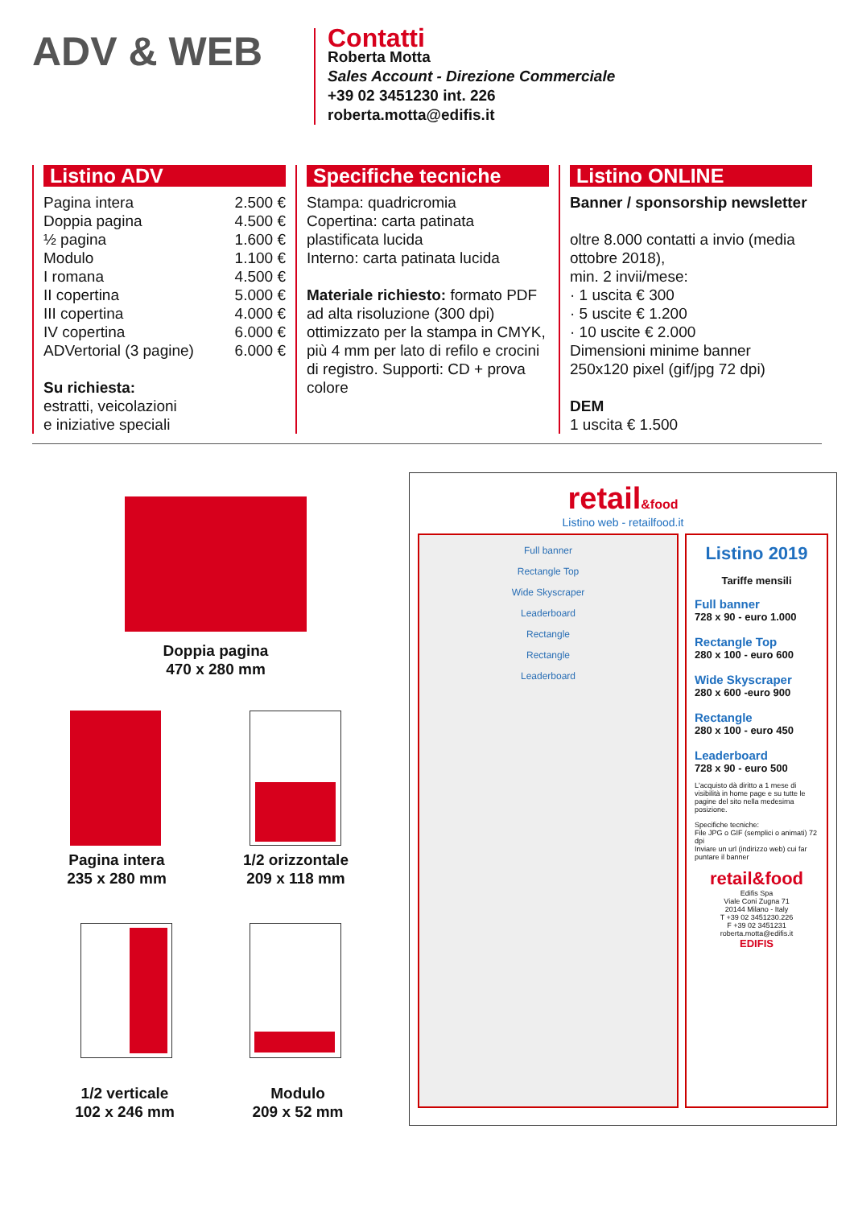ADV & WEB
Contatti
Roberta Motta
Sales Account - Direzione Commerciale
+39 02 3451230 int. 226
roberta.motta@edifis.it
Listino ADV
| Pagina intera | 2.500 € |
| Doppia pagina | 4.500 € |
| ½ pagina | 1.600 € |
| Modulo | 1.100 € |
| I romana | 4.500 € |
| II copertina | 5.000 € |
| III copertina | 4.000 € |
| IV copertina | 6.000 € |
| ADVertorial (3 pagine) | 6.000 € |
Su richiesta:
estratti, veicolazioni
e iniziative speciali
Specifiche tecniche
Stampa: quadricromia
Copertina: carta patinata plastificata lucida
Interno: carta patinata lucida
Materiale richiesto: formato PDF ad alta risoluzione (300 dpi) ottimizzato per la stampa in CMYK, più 4 mm per lato di refilo e crocini di registro. Supporti: CD + prova colore
Listino ONLINE
Banner / sponsorship newsletter
oltre 8.000 contatti a invio (media ottobre 2018),
min. 2 invii/mese:
· 1 uscita € 300
· 5 uscite € 1.200
· 10 uscite € 2.000
Dimensioni minime banner 250x120 pixel (gif/jpg 72 dpi)
DEM
1 uscita € 1.500
Doppia pagina
470 x 280 mm
Pagina intera
235 x 280 mm
1/2 orizzontale
209 x 118 mm
1/2 verticale
102 x 246 mm
Modulo
209 x 52 mm
retail&food
Listino web - retailfood.it
Full banner
Rectangle Top
Wide Skyscraper
Leaderboard
Rectangle
Rectangle
Leaderboard
Listino 2019
Tariffe mensili
Full banner
728 x 90 - euro 1.000
Rectangle Top
280 x 100 - euro 600
Wide Skyscraper
280 x 600 -euro 900
Rectangle
280 x 100 - euro 450
Leaderboard
728 x 90 - euro 500
L'acquisto dà diritto a 1 mese di visibilità in home page e su tutte le pagine del sito nella medesima posizione.
Specifiche tecniche:
File JPG o GIF (semplici o animati) 72 dpi
Inviare un url (indirizzo web) cui far puntare il banner
retail&food
Edifis Spa
Viale Coni Zugna 71
20144 Milano - Italy
T +39 02 3451230.226
F +39 02 3451231
roberta.motta@edifis.it
EDIFIS